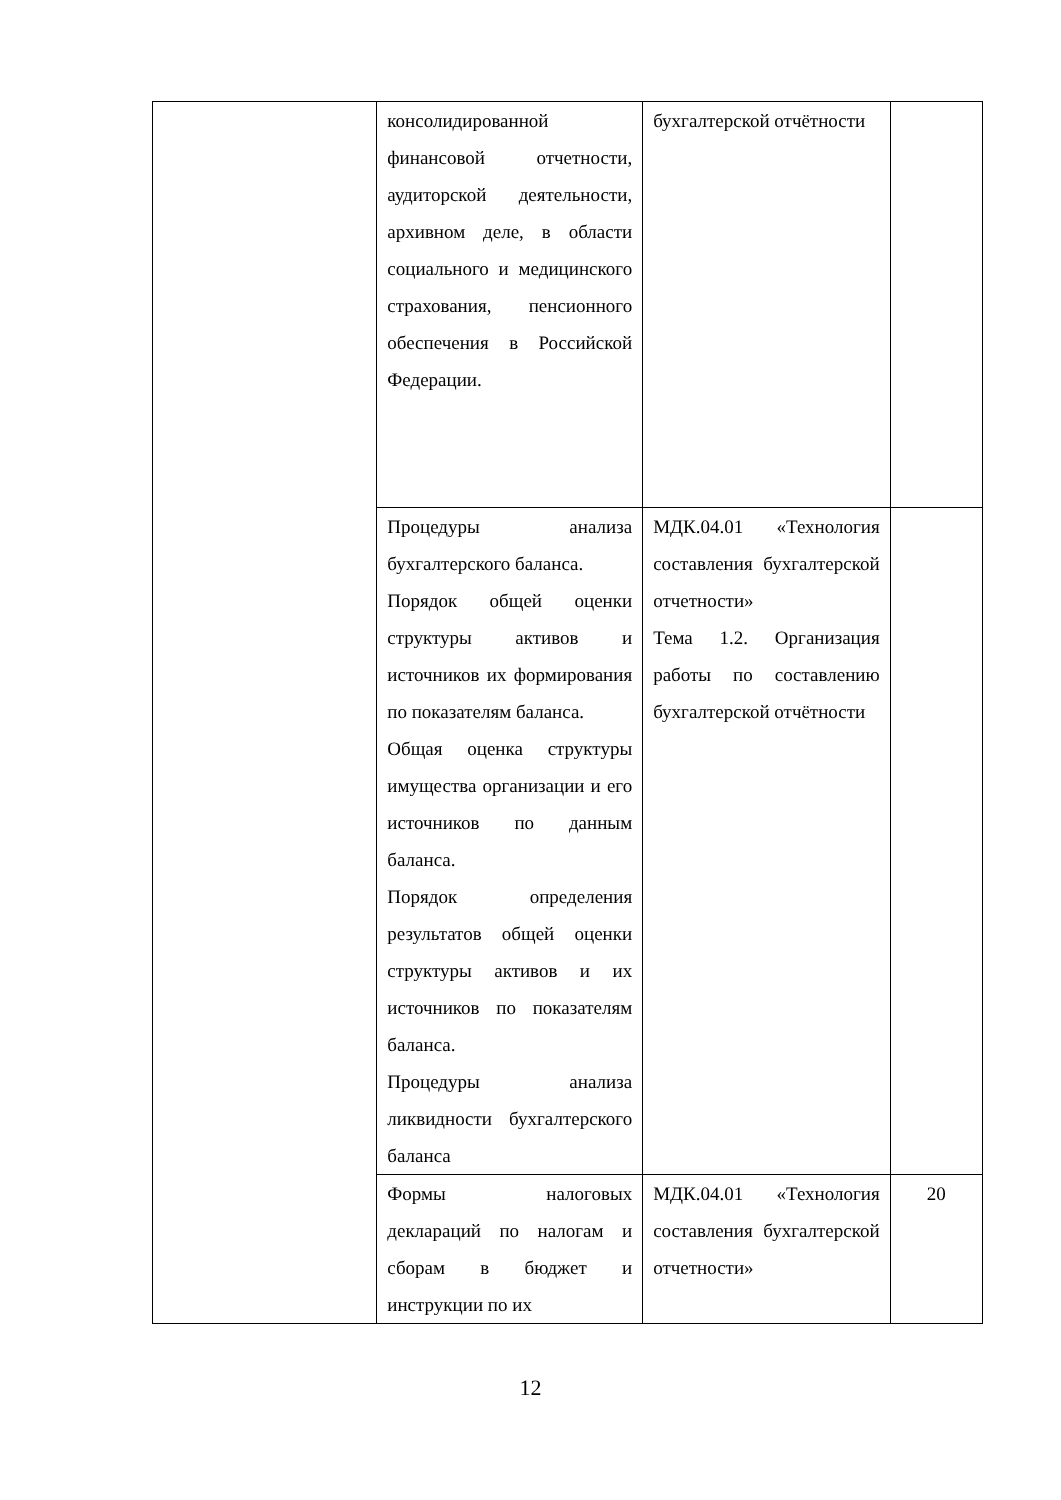| | консолидированной финансовой отчетности, аудиторской деятельности, архивном деле, в области социального и медицинского страхования, пенсионного обеспечения в Российской Федерации. | бухгалтерской отчётности | |
| | Процедуры анализа бухгалтерского баланса. Порядок общей оценки структуры активов и источников их формирования по показателям баланса. Общая оценка структуры имущества организации и его источников по данным баланса. Порядок определения результатов общей оценки структуры активов и их источников по показателям баланса. Процедуры анализа ликвидности бухгалтерского баланса | МДК.04.01 «Технология составления бухгалтерской отчетности» Тема 1.2. Организация работы по составлению бухгалтерской отчётности | |
| | Формы налоговых деклараций по налогам и сборам в бюджет и инструкции по их | МДК.04.01 «Технология составления бухгалтерской отчетности» | 20 |
12